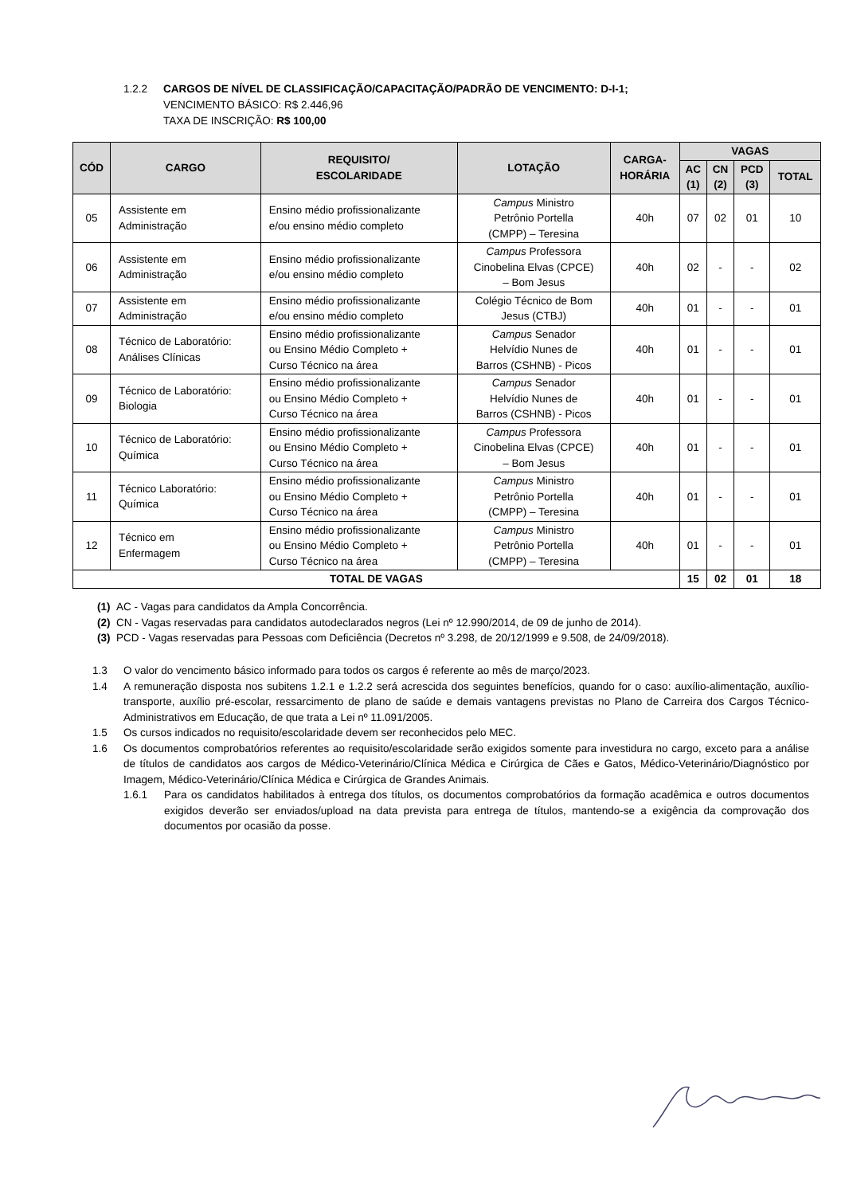1.2.2 CARGOS DE NÍVEL DE CLASSIFICAÇÃO/CAPACITAÇÃO/PADRÃO DE VENCIMENTO: D-I-1;
VENCIMENTO BÁSICO: R$ 2.446,96
TAXA DE INSCRIÇÃO: R$ 100,00
| CÓD | CARGO | REQUISITO/ ESCOLARIDADE | LOTAÇÃO | CARGA- HORÁRIA | VAGAS | | | |
| --- | --- | --- | --- | --- | --- | --- | --- | --- |
| | | | | | AC (1) | CN (2) | PCD (3) | TOTAL |
| 05 | Assistente em Administração | Ensino médio profissionalizante e/ou ensino médio completo | Campus Ministro Petrônio Portella (CMPP) – Teresina | 40h | 07 | 02 | 01 | 10 |
| 06 | Assistente em Administração | Ensino médio profissionalizante e/ou ensino médio completo | Campus Professora Cinobelina Elvas (CPCE) – Bom Jesus | 40h | 02 | - | - | 02 |
| 07 | Assistente em Administração | Ensino médio profissionalizante e/ou ensino médio completo | Colégio Técnico de Bom Jesus (CTBJ) | 40h | 01 | - | - | 01 |
| 08 | Técnico de Laboratório: Análises Clínicas | Ensino médio profissionalizante ou Ensino Médio Completo + Curso Técnico na área | Campus Senador Helvídio Nunes de Barros (CSHNB) - Picos | 40h | 01 | - | - | 01 |
| 09 | Técnico de Laboratório: Biologia | Ensino médio profissionalizante ou Ensino Médio Completo + Curso Técnico na área | Campus Senador Helvídio Nunes de Barros (CSHNB) - Picos | 40h | 01 | - | - | 01 |
| 10 | Técnico de Laboratório: Química | Ensino médio profissionalizante ou Ensino Médio Completo + Curso Técnico na área | Campus Professora Cinobelina Elvas (CPCE) – Bom Jesus | 40h | 01 | - | - | 01 |
| 11 | Técnico Laboratório: Química | Ensino médio profissionalizante ou Ensino Médio Completo + Curso Técnico na área | Campus Ministro Petrônio Portella (CMPP) – Teresina | 40h | 01 | - | - | 01 |
| 12 | Técnico em Enfermagem | Ensino médio profissionalizante ou Ensino Médio Completo + Curso Técnico na área | Campus Ministro Petrônio Portella (CMPP) – Teresina | 40h | 01 | - | - | 01 |
| TOTAL DE VAGAS | | | | | 15 | 02 | 01 | 18 |
(1) AC - Vagas para candidatos da Ampla Concorrência.
(2) CN - Vagas reservadas para candidatos autodeclarados negros (Lei nº 12.990/2014, de 09 de junho de 2014).
(3) PCD - Vagas reservadas para Pessoas com Deficiência (Decretos nº 3.298, de 20/12/1999 e 9.508, de 24/09/2018).
1.3 O valor do vencimento básico informado para todos os cargos é referente ao mês de março/2023.
1.4 A remuneração disposta nos subitens 1.2.1 e 1.2.2 será acrescida dos seguintes benefícios, quando for o caso: auxílio-alimentação, auxílio-transporte, auxílio pré-escolar, ressarcimento de plano de saúde e demais vantagens previstas no Plano de Carreira dos Cargos Técnico-Administrativos em Educação, de que trata a Lei nº 11.091/2005.
1.5 Os cursos indicados no requisito/escolaridade devem ser reconhecidos pelo MEC.
1.6 Os documentos comprobatórios referentes ao requisito/escolaridade serão exigidos somente para investidura no cargo, exceto para a análise de títulos de candidatos aos cargos de Médico-Veterinário/Clínica Médica e Cirúrgica de Cães e Gatos, Médico-Veterinário/Diagnóstico por Imagem, Médico-Veterinário/Clínica Médica e Cirúrgica de Grandes Animais.
1.6.1 Para os candidatos habilitados à entrega dos títulos, os documentos comprobatórios da formação acadêmica e outros documentos exigidos deverão ser enviados/upload na data prevista para entrega de títulos, mantendo-se a exigência da comprovação dos documentos por ocasião da posse.